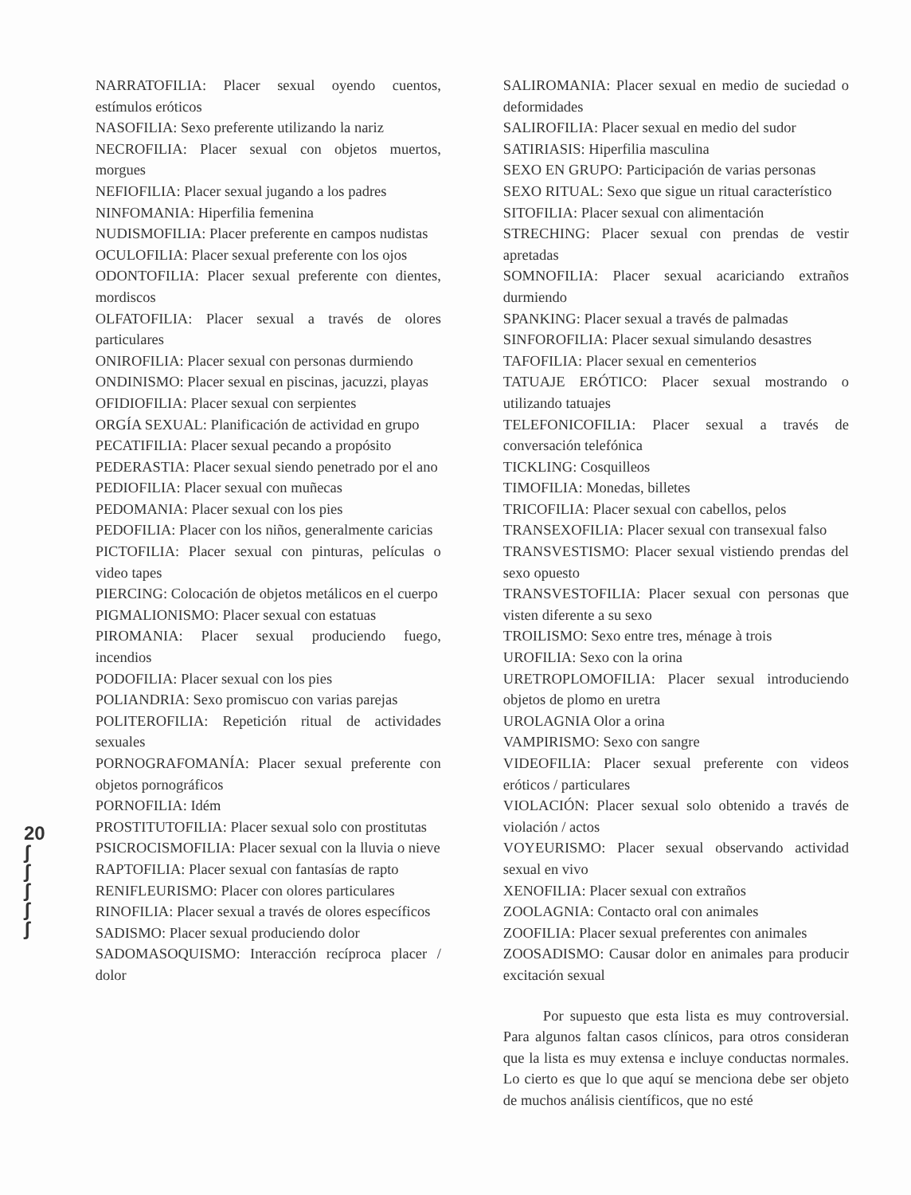20
ʃ
ʃ
ʃ
ʃ
ʃ
NARRATOFILIA: Placer sexual oyendo cuentos, estímulos eróticos
NASOFILIA: Sexo preferente utilizando la nariz
NECROFILIA: Placer sexual con objetos muertos, morgues
NEFIOFILIA: Placer sexual jugando a los padres
NINFOMANIA: Hiperfilia femenina
NUDISMOFILIA: Placer preferente en campos nudistas
OCULOFILIA: Placer sexual preferente con los ojos
ODONTOFILIA: Placer sexual preferente con dientes, mordiscos
OLFATOFILIA: Placer sexual a través de olores particulares
ONIROFILIA: Placer sexual con personas durmiendo
ONDINISMO: Placer sexual en piscinas, jacuzzi, playas
OFIDIOFILIA: Placer sexual con serpientes
ORGÍA SEXUAL: Planificación de actividad en grupo
PECATIFILIA: Placer sexual pecando a propósito
PEDERASTIA: Placer sexual siendo penetrado por el ano
PEDIOFILIA: Placer sexual con muñecas
PEDOMANIA: Placer sexual con los pies
PEDOFILIA: Placer con los niños, generalmente caricias
PICTOFILIA: Placer sexual con pinturas, películas o video tapes
PIERCING: Colocación de objetos metálicos en el cuerpo
PIGMALIONISMO: Placer sexual con estatuas
PIROMANIA: Placer sexual produciendo fuego, incendios
PODOFILIA: Placer sexual con los pies
POLIANDRIA: Sexo promiscuo con varias parejas
POLITEROFILIA: Repetición ritual de actividades sexuales
PORNOGRAFOMANÍA: Placer sexual preferente con objetos pornográficos
PORNOFILIA: Idém
PROSTITUTOFILIA: Placer sexual solo con prostitutas
PSICROCISMOFILIA: Placer sexual con la lluvia o nieve
RAPTOFILIA: Placer sexual con fantasías de rapto
RENIFLEURISMO: Placer con olores particulares
RINOFILIA: Placer sexual a través de olores específicos
SADISMO: Placer sexual produciendo dolor
SADOMASOQUISMO: Interacción recíproca placer / dolor
SALIROMANIA: Placer sexual en medio de suciedad o deformidades
SALIROFILIA: Placer sexual en medio del sudor
SATIRIASIS: Hiperfilia masculina
SEXO EN GRUPO: Participación de varias personas
SEXO RITUAL: Sexo que sigue un ritual característico
SITOFILIA: Placer sexual con alimentación
STRECHING: Placer sexual con prendas de vestir apretadas
SOMNOFILIA: Placer sexual acariciando extraños durmiendo
SPANKING: Placer sexual a través de palmadas
SINFOROFILIA: Placer sexual simulando desastres
TAFOFILIA: Placer sexual en cementerios
TATUAJE ERÓTICO: Placer sexual mostrando o utilizando tatuajes
TELEFONICOFILIA: Placer sexual a través de conversación telefónica
TICKLING: Cosquilleos
TIMOFILIA: Monedas, billetes
TRICOFILIA: Placer sexual con cabellos, pelos
TRANSEXOFILIA: Placer sexual con transexual falso
TRANSVESTISMO: Placer sexual vistiendo prendas del sexo opuesto
TRANSVESTOFILIA: Placer sexual con personas que visten diferente a su sexo
TROILISMO: Sexo entre tres, ménage à trois
UROFILIA: Sexo con la orina
URETROPLOMOFILIA: Placer sexual introduciendo objetos de plomo en uretra
UROLAGNIA Olor a orina
VAMPIRISMO: Sexo con sangre
VIDEOFILIA: Placer sexual preferente con videos eróticos / particulares
VIOLACIÓN: Placer sexual solo obtenido a través de violación / actos
VOYEURISMO: Placer sexual observando actividad sexual en vivo
XENOFILIA: Placer sexual con extraños
ZOOLAGNIA: Contacto oral con animales
ZOOFILIA: Placer sexual preferentes con animales
ZOOSADISMO: Causar dolor en animales para producir excitación sexual
Por supuesto que esta lista es muy controversial. Para algunos faltan casos clínicos, para otros consideran que la lista es muy extensa e incluye conductas normales. Lo cierto es que lo que aquí se menciona debe ser objeto de muchos análisis científicos, que no esté